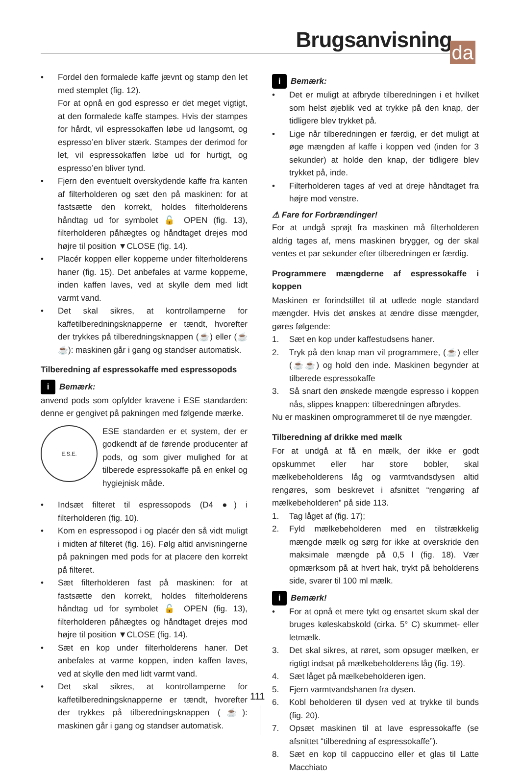Brugsanvisning
da
• Fordel den formalede kaffe jævnt og stamp den let med stemplet (fig. 12).
For at opnå en god espresso er det meget vigtigt, at den formalede kaffe stampes. Hvis der stampes for hårdt, vil espressokaffen løbe ud langsomt, og espresso’en bliver stærk. Stampes der derimod for let, vil espressokaffen løbe ud for hurtigt, og espresso’en bliver tynd.
• Fjern den eventuelt overskydende kaffe fra kanten af filterholderen og sæt den på maskinen: for at fastsætte den korrekt, holdes filterholderens håndtag ud for symbolet 🔓 OPEN (fig. 13), filterholderen påhægtes og håndtaget drejes mod højre til position ▼CLOSE (fig. 14).
• Placér koppen eller kopperne under filterholderens haner (fig. 15). Det anbefales at varme kopperne, inden kaffen laves, ved at skylle dem med lidt varmt vand.
• Det skal sikres, at kontrollamperne for kaffetilberedningsknapperne er tændt, hvorefter der trykkes på tilberedningsknappen (☕) eller (☕☕): maskinen går i gang og standser automatisk.
Tilberedning af espressokaffe med espressopods
i Bemærk:
anvend pods som opfylder kravene i ESE standarden: denne er gengivet på pakningen med følgende mærke.
E.S.E.
ESE standarden er et system, der er godkendt af de førende producenter af pods, og som giver mulighed for at tilberede espressokaffe på en enkel og hygiejnisk måde.
• Indsæt filteret til espressopods (D4 ●) i filterholderen (fig. 10).
• Kom en espressopod i og placér den så vidt muligt i midten af filteret (fig. 16). Følg altid anvisningerne på pakningen med pods for at placere den korrekt på filteret.
• Sæt filterholderen fast på maskinen: for at fastsætte den korrekt, holdes filterholderens håndtag ud for symbolet 🔓 OPEN (fig. 13), filterholderen påhægtes og håndtaget drejes mod højre til position ▼CLOSE (fig. 14).
• Sæt en kop under filterholderens haner. Det anbefales at varme koppen, inden kaffen laves, ved at skylle den med lidt varmt vand.
• Det skal sikres, at kontrollamperne for kaffetilberedningsknapperne er tændt, hvorefter der trykkes på tilberedningsknappen (☕): maskinen går i gang og standser automatisk.
i Bemærk:
• Det er muligt at afbryde tilberedningen i et hvilket som helst øjeblik ved at trykke på den knap, der tidligere blev trykket på.
• Lige når tilberedningen er færdig, er det muligt at øge mængden af kaffe i koppen ved (inden for 3 sekunder) at holde den knap, der tidligere blev trykket på, inde.
• Filterholderen tages af ved at dreje håndtaget fra højre mod venstre.
⚠ Fare for Forbrændinger!
For at undgå sprøjt fra maskinen må filterholderen aldrig tages af, mens maskinen brygger, og der skal ventes et par sekunder efter tilberedningen er færdig.
Programmere mængderne af espressokaffe i koppen
Maskinen er forindstillet til at udlede nogle standard mængder. Hvis det ønskes at ændre disse mængder, gøres følgende:
1. Sæt en kop under kaffestudsens haner.
2. Tryk på den knap man vil programmere, (☕) eller (☕☕) og hold den inde. Maskinen begynder at tilberede espressokaffe
3. Så snart den ønskede mængde espresso i koppen nås, slippes knappen: tilberedningen afbrydes.
Nu er maskinen omprogrammeret til de nye mængder.
Tilberedning af drikke med mælk
For at undgå at få en mælk, der ikke er godt opskummet eller har store bobler, skal mælkebeholderens låg og varmtvandsdysen altid rengøres, som beskrevet i afsnittet “rengøring af mælkebeholderen” på side 113.
1. Tag låget af (fig. 17);
2. Fyld mælkebeholderen med en tilstrækkelig mængde mælk og sørg for ikke at overskride den maksimale mængde på 0,5 l (fig. 18). Vær opmærksom på at hvert hak, trykt på beholderens side, svarer til 100 ml mælk.
i Bemærk!
• For at opnå et mere tykt og ensartet skum skal der bruges køleskabskold (cirka. 5° C) skummet- eller letmælk.
3. Det skal sikres, at røret, som opsuger mælken, er rigtigt indsat på mælkebeholderens låg (fig. 19).
4. Sæt låget på mælkebeholderen igen.
5. Fjern varmtvandshanen fra dysen.
6. Kobl beholderen til dysen ved at trykke til bunds (fig. 20).
7. Opsæt maskinen til at lave espressokaffe (se afsnittet “tilberedning af espressokaffe”).
8. Sæt en kop til cappuccino eller et glas til Latte Macchiato
111